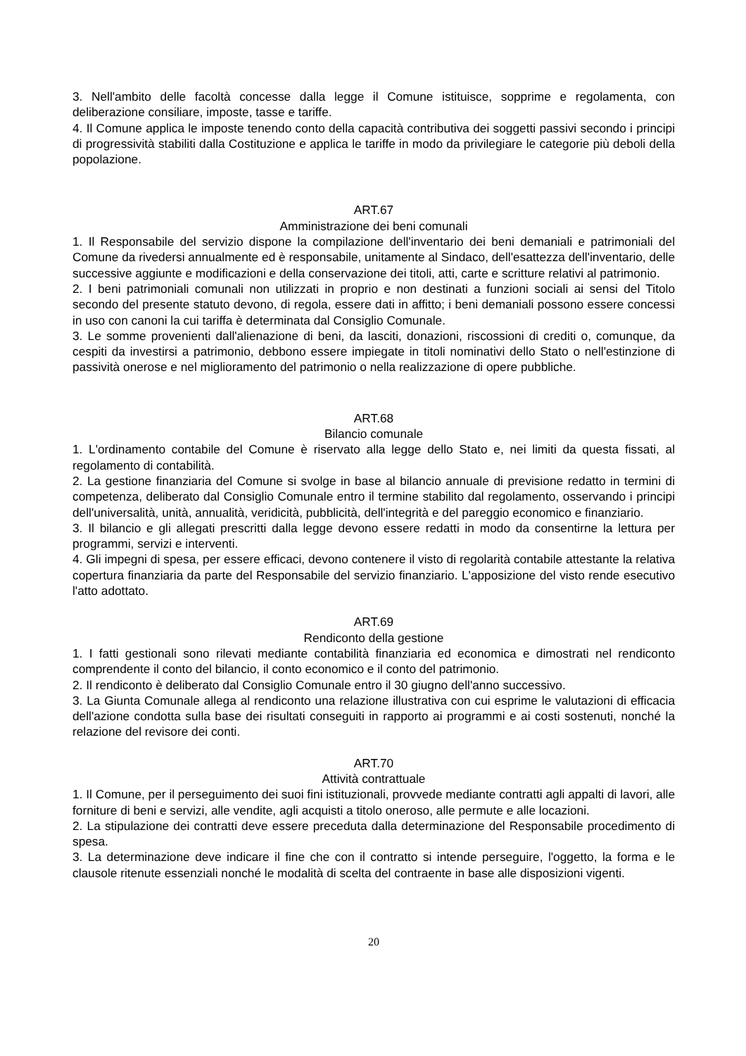3. Nell'ambito delle facoltà concesse dalla legge il Comune istituisce, sopprime e regolamenta, con deliberazione consiliare, imposte, tasse e tariffe.
4. Il Comune applica le imposte tenendo conto della capacità contributiva dei soggetti passivi secondo i principi di progressività stabiliti dalla Costituzione e applica le tariffe in modo da privilegiare le categorie più deboli della popolazione.
ART.67
Amministrazione dei beni comunali
1. Il Responsabile del servizio dispone la compilazione dell'inventario dei beni demaniali e patrimoniali del Comune da rivedersi annualmente ed è responsabile, unitamente al Sindaco, dell'esattezza dell'inventario, delle successive aggiunte e modificazioni e della conservazione dei titoli, atti, carte e scritture relativi al patrimonio.
2. I beni patrimoniali comunali non utilizzati in proprio e non destinati a funzioni sociali ai sensi del Titolo secondo del presente statuto devono, di regola, essere dati in affitto; i beni demaniali possono essere concessi in uso con canoni la cui tariffa è determinata dal Consiglio Comunale.
3. Le somme provenienti dall'alienazione di beni, da lasciti, donazioni, riscossioni di crediti o, comunque, da cespiti da investirsi a patrimonio, debbono essere impiegate in titoli nominativi dello Stato o nell'estinzione di passività onerose e nel miglioramento del patrimonio o nella realizzazione di opere pubbliche.
ART.68
Bilancio comunale
1. L'ordinamento contabile del Comune è riservato alla legge dello Stato e, nei limiti da questa fissati, al regolamento di contabilità.
2. La gestione finanziaria del Comune si svolge in base al bilancio annuale di previsione redatto in termini di competenza, deliberato dal Consiglio Comunale entro il termine stabilito dal regolamento, osservando i principi dell'universalità, unità, annualità, veridicità, pubblicità, dell'integrità e del pareggio economico e finanziario.
3. Il bilancio e gli allegati prescritti dalla legge devono essere redatti in modo da consentirne la lettura per programmi, servizi e interventi.
4. Gli impegni di spesa, per essere efficaci, devono contenere il visto di regolarità contabile attestante la relativa copertura finanziaria da parte del Responsabile del servizio finanziario. L'apposizione del visto rende esecutivo l'atto adottato.
ART.69
Rendiconto della gestione
1. I fatti gestionali sono rilevati mediante contabilità finanziaria ed economica e dimostrati nel rendiconto comprendente il conto del bilancio, il conto economico e il conto del patrimonio.
2. Il rendiconto è deliberato dal Consiglio Comunale entro il 30 giugno dell'anno successivo.
3. La Giunta Comunale allega al rendiconto una relazione illustrativa con cui esprime le valutazioni di efficacia dell'azione condotta sulla base dei risultati conseguiti in rapporto ai programmi e ai costi sostenuti, nonché la relazione del revisore dei conti.
ART.70
Attività contrattuale
1. Il Comune, per il perseguimento dei suoi fini istituzionali, provvede mediante contratti agli appalti di lavori, alle forniture di beni e servizi, alle vendite, agli acquisti a titolo oneroso, alle permute e alle locazioni.
2. La stipulazione dei contratti deve essere preceduta dalla determinazione del Responsabile procedimento di spesa.
3. La determinazione deve indicare il fine che con il contratto si intende perseguire, l'oggetto, la forma e le clausole ritenute essenziali nonché le modalità di scelta del contraente in base alle disposizioni vigenti.
20